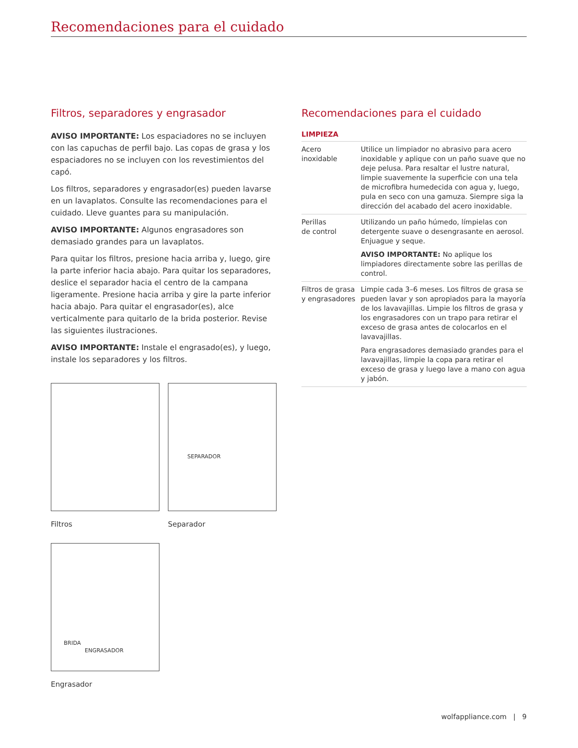Recomendaciones para el cuidado
Filtros, separadores y engrasador
AVISO IMPORTANTE: Los espaciadores no se incluyen con las capuchas de perfil bajo. Las copas de grasa y los espaciadores no se incluyen con los revestimientos del capó.
Los filtros, separadores y engrasador(es) pueden lavarse en un lavaplatos. Consulte las recomendaciones para el cuidado. Lleve guantes para su manipulación.
AVISO IMPORTANTE: Algunos engrasadores son demasiado grandes para un lavaplatos.
Para quitar los filtros, presione hacia arriba y, luego, gire la parte inferior hacia abajo. Para quitar los separadores, deslice el separador hacia el centro de la campana ligeramente. Presione hacia arriba y gire la parte inferior hacia abajo. Para quitar el engrasador(es), alce verticalmente para quitarlo de la brida posterior. Revise las siguientes ilustraciones.
AVISO IMPORTANTE: Instale el engrasado(es), y luego, instale los separadores y los filtros.
Recomendaciones para el cuidado
LIMPIEZA
| Acero inoxidable | Utilice un limpiador no abrasivo para acero inoxidable y aplique con un paño suave que no deje pelusa. Para resaltar el lustre natural, limpie suavemente la superficie con una tela de microfibra humedecida con agua y, luego, pula en seco con una gamuza. Siempre siga la dirección del acabado del acero inoxidable. |
| Perillas de control | Utilizando un paño húmedo, límpielas con detergente suave o desengrasante en aerosol. Enjuague y seque. AVISO IMPORTANTE: No aplique los limpiadores directamente sobre las perillas de control. |
| Filtros de grasa y engrasadores | Limpie cada 3–6 meses. Los filtros de grasa se pueden lavar y son apropiados para la mayoría de los lavavajillas. Limpie los filtros de grasa y los engrasadores con un trapo para retirar el exceso de grasa antes de colocarlos en el lavavajillas. Para engrasadores demasiado grandes para el lavavajillas, limpie la copa para retirar el exceso de grasa y luego lave a mano con agua y jabón. |
Filtros
SEPARADOR
Separador
BRIDA
ENGRASADOR
Engrasador
wolfappliance.com | 9